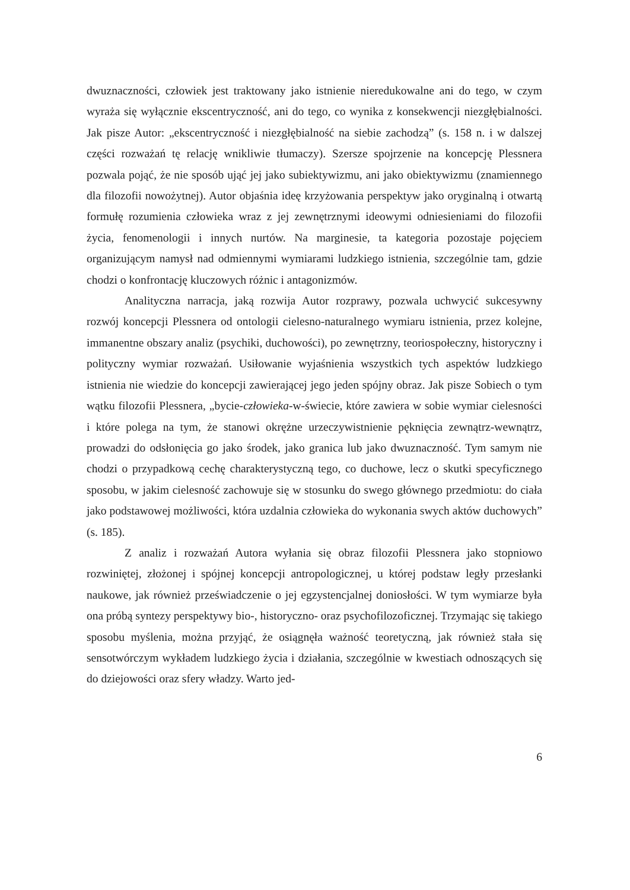dwuznaczności, człowiek jest traktowany jako istnienie nieredukowalne ani do tego, w czym wyraża się wyłącznie ekscentryczność, ani do tego, co wynika z konsekwencji niezgłębialności. Jak pisze Autor: „ekscentryczność i niezgłębialność na siebie zachodzą” (s. 158 n. i w dalszej części rozważań tę relację wnikliwie tłumaczy). Szersze spojrzenie na koncepcję Plessnera pozwala pojąć, że nie sposób ująć jej jako subiektywizmu, ani jako obiektywizmu (znamiennego dla filozofii nowożytnej). Autor objaśnia ideę krzyżowania perspektyw jako oryginalną i otwartą formułę rozumienia człowieka wraz z jej zewnętrznymi ideowymi odniesieniami do filozofii życia, fenomenologii i innych nurtów. Na marginesie, ta kategoria pozostaje pojęciem organizującym namysł nad odmiennymi wymiarami ludzkiego istnienia, szczególnie tam, gdzie chodzi o konfrontację kluczowych różnic i antagonizmów.
Analityczna narracja, jaką rozwija Autor rozprawy, pozwala uchwycić sukcesywny rozwój koncepcji Plessnera od ontologii cielesno-naturalnego wymiaru istnienia, przez kolejne, immanentne obszary analiz (psychiki, duchowości), po zewnętrzny, teoriospołeczny, historyczny i polityczny wymiar rozważań. Usiłowanie wyjaśnienia wszystkich tych aspektów ludzkiego istnienia nie wiedzie do koncepcji zawierającej jego jeden spójny obraz. Jak pisze Sobiech o tym wątku filozofii Plessnera, „bycie-człowieka-w-świecie, które zawiera w sobie wymiar cielesności i które polega na tym, że stanowi okrężne urzeczywistnienie pęknięcia zewnątrz-wewnątrz, prowadzi do odsłonięcia go jako środek, jako granica lub jako dwuznaczność. Tym samym nie chodzi o przypadkową cechę charakterystyczną tego, co duchowe, lecz o skutki specyficznego sposobu, w jakim cielesność zachowuje się w stosunku do swego głównego przedmiotu: do ciała jako podstawowej możliwości, która uzdalnia człowieka do wykonania swych aktów duchowych” (s. 185).
Z analiz i rozważań Autora wyłania się obraz filozofii Plessnera jako stopniowo rozwiniętej, złożonej i spójnej koncepcji antropologicznej, u której podstaw legły przesłanki naukowe, jak również przeświadczenie o jej egzystencjalnej doniosłości. W tym wymiarze była ona próbą syntezy perspektywy bio-, historyczno- oraz psychofilozoficznej. Trzymając się takiego sposobu myślenia, można przyjąć, że osiągnęła ważność teoretyczną, jak również stała się sensotwórczym wykładem ludzkiego życia i działania, szczególnie w kwestiach odnoszących się do dziejowości oraz sfery władzy. Warto jed-
6